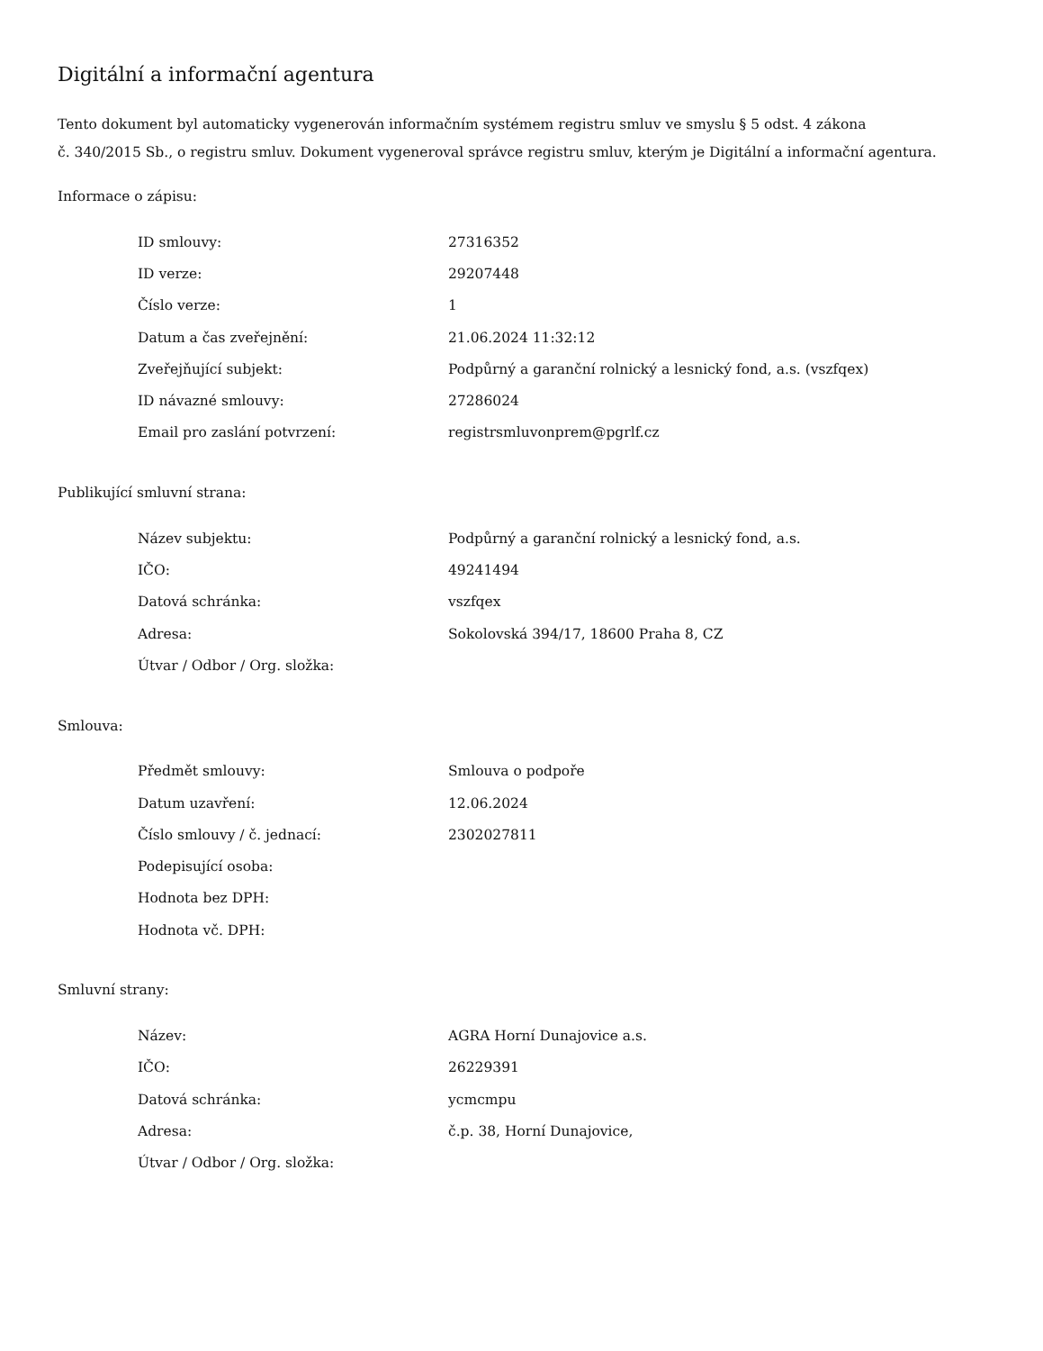Digitální a informační agentura
Tento dokument byl automaticky vygenerován informačním systémem registru smluv ve smyslu § 5 odst. 4 zákona
č. 340/2015 Sb., o registru smluv. Dokument vygeneroval správce registru smluv, kterým je Digitální a informační agentura.
Informace o zápisu:
| ID smlouvy: | 27316352 |
| ID verze: | 29207448 |
| Číslo verze: | 1 |
| Datum a čas zveřejnění: | 21.06.2024 11:32:12 |
| Zveřejňující subjekt: | Podpůrný a garanční rolnický a lesnický fond, a.s. (vszfqex) |
| ID návazné smlouvy: | 27286024 |
| Email pro zaslání potvrzení: | registrsmluvonprem@pgrlf.cz |
Publikující smluvní strana:
| Název subjektu: | Podpůrný a garanční rolnický a lesnický fond, a.s. |
| IČO: | 49241494 |
| Datová schránka: | vszfqex |
| Adresa: | Sokolovská 394/17, 18600 Praha 8, CZ |
| Útvar / Odbor / Org. složka: | |
Smlouva:
| Předmět smlouvy: | Smlouva o podpoře |
| Datum uzavření: | 12.06.2024 |
| Číslo smlouvy / č. jednací: | 2302027811 |
| Podepisující osoba: | |
| Hodnota bez DPH: | |
| Hodnota vč. DPH: | |
Smluvní strany:
| Název: | AGRA Horní Dunajovice a.s. |
| IČO: | 26229391 |
| Datová schránka: | ycmcmpu |
| Adresa: | č.p. 38, Horní Dunajovice, |
| Útvar / Odbor / Org. složka: | |